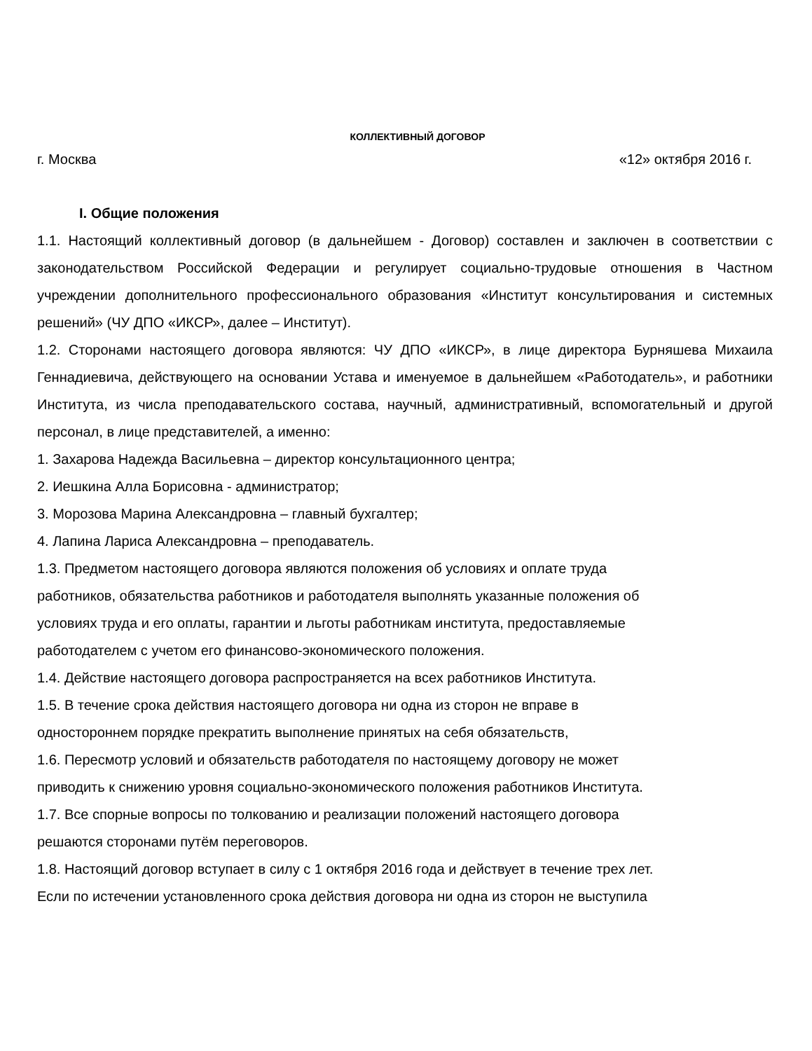КОЛЛЕКТИВНЫЙ ДОГОВОР
г. Москва «12» октября 2016 г.
I. Общие положения
1.1. Настоящий коллективный договор (в дальнейшем - Договор) составлен и заключен в соответствии с законодательством Российской Федерации и регулирует социально-трудовые отношения в Частном учреждении дополнительного профессионального образования «Институт консультирования и системных решений» (ЧУ ДПО «ИКСР», далее – Институт).
1.2. Сторонами настоящего договора являются: ЧУ ДПО «ИКСР», в лице директора Бурняшева Михаила Геннадиевича, действующего на основании Устава и именуемое в дальнейшем «Работодатель», и работники Института, из числа преподавательского состава, научный, административный, вспомогательный и другой персонал, в лице представителей, а именно:
1. Захарова Надежда Васильевна – директор консультационного центра;
2. Иешкина Алла Борисовна - администратор;
3. Морозова Марина Александровна – главный бухгалтер;
4. Лапина Лариса Александровна – преподаватель.
1.3. Предметом настоящего договора являются положения об условиях и оплате труда
работников, обязательства работников и работодателя выполнять указанные положения об
условиях труда и его оплаты, гарантии и льготы работникам института, предоставляемые
работодателем с учетом его финансово-экономического положения.
1.4. Действие настоящего договора распространяется на всех работников Института.
1.5. В течение срока действия настоящего договора ни одна из сторон не вправе в
одностороннем порядке прекратить выполнение принятых на себя обязательств,
1.6. Пересмотр условий и обязательств работодателя по настоящему договору не может
приводить к снижению уровня социально-экономического положения работников Института.
1.7. Все спорные вопросы по толкованию и реализации положений настоящего договора
решаются сторонами путём переговоров.
1.8. Настоящий договор вступает в силу с 1 октября 2016 года и действует в течение трех лет.
Если по истечении установленного срока действия договора ни одна из сторон не выступила